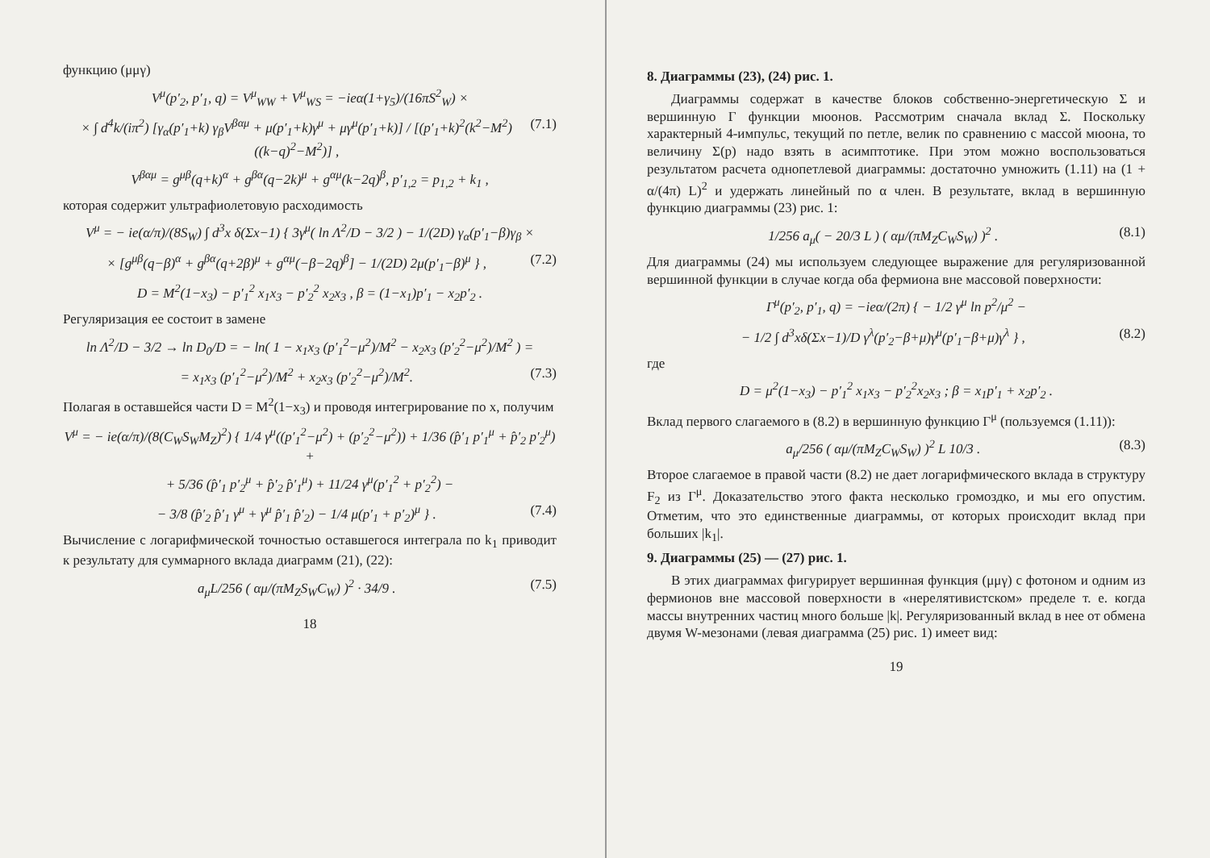функцию (μμγ)
V<sup>μ</sup>(p′<sub>2</sub>, p′<sub>1</sub>, q) = V<sup>μ</sup><sub>WW</sub> + V<sup>μ</sup><sub>WS</sub> = −ieα(1+γ<sub>5</sub>)/(16πS<sup>2</sup><sub>W</sub>) ×
× ∫ d<sup>4</sup>k/(iπ<sup>2</sup>) [γ<sub>α</sub>(p′<sub>1</sub>+k) γ<sub>β</sub>V<sup>βαμ</sup> + μ(p′<sub>1</sub>+k)γ<sup>μ</sup> + μγ<sup>μ</sup>(p′<sub>1</sub>+k)] / [(p′<sub>1</sub>+k)<sup>2</sup>(k<sup>2</sup>−M<sup>2</sup>)((k−q)<sup>2</sup>−M<sup>2</sup>)] , (7.1)
V<sup>βαμ</sup> = g<sup>μβ</sup>(q+k)<sup>α</sup> + g<sup>βα</sup>(q−2k)<sup>μ</sup> + g<sup>αμ</sup>(k−2q)<sup>β</sup>, p′<sub>1,2</sub> = p<sub>1,2</sub> + k<sub>1</sub> ,
которая содержит ультрафиолетовую расходимость
V<sup>μ</sup> = − ie(α/π)/(8S<sub>W</sub>) ∫ d<sup>3</sup>x δ(Σx−1) { 3γ<sup>μ</sup>( ln Λ<sup>2</sup>/D − 3/2 ) − 1/(2D) γ<sub>α</sub>(p′<sub>1</sub>−β)γ<sub>β</sub> ×
× [g<sup>μβ</sup>(q−β)<sup>α</sup> + g<sup>βα</sup>(q+2β)<sup>μ</sup> + g<sup>αμ</sup>(−β−2q)<sup>β</sup>] − 1/(2D) 2μ(p′<sub>1</sub>−β)<sup>μ</sup> } , (7.2)
D = M<sup>2</sup>(1−x<sub>3</sub>) − p′<sub>1</sub><sup>2</sup> x<sub>1</sub>x<sub>3</sub> − p′<sub>2</sub><sup>2</sup> x<sub>2</sub>x<sub>3</sub> , β = (1−x<sub>1</sub>)p′<sub>1</sub> − x<sub>2</sub>p′<sub>2</sub> .
Регуляризация ее состоит в замене
ln Λ<sup>2</sup>/D − 3/2 → ln D<sub>0</sub>/D = − ln( 1 − x<sub>1</sub>x<sub>3</sub> (p′<sub>1</sub><sup>2</sup>−μ<sup>2</sup>)/M<sup>2</sup> − x<sub>2</sub>x<sub>3</sub> (p′<sub>2</sub><sup>2</sup>−μ<sup>2</sup>)/M<sup>2</sup> ) =
= x<sub>1</sub>x<sub>3</sub> (p′<sub>1</sub><sup>2</sup>−μ<sup>2</sup>)/M<sup>2</sup> + x<sub>2</sub>x<sub>3</sub> (p′<sub>2</sub><sup>2</sup>−μ<sup>2</sup>)/M<sup>2</sup>. (7.3)
Полагая в оставшейся части D = M<sup>2</sup>(1−x<sub>3</sub>) и проводя интегрирование по x, получим
V<sup>μ</sup> = − ie(α/π)/(8(C<sub>W</sub>S<sub>W</sub>M<sub>Z</sub>)<sup>2</sup>) { 1/4 γ<sup>μ</sup>((p′<sub>1</sub><sup>2</sup>−μ<sup>2</sup>) + (p′<sub>2</sub><sup>2</sup>−μ<sup>2</sup>)) + 1/36 (p̂′<sub>1</sub> p′<sub>1</sub><sup>μ</sup> + p̂′<sub>2</sub> p′<sub>2</sub><sup>μ</sup>) +
+ 5/36 (p̂′<sub>1</sub> p′<sub>2</sub><sup>μ</sup> + p̂′<sub>2</sub> p̂′<sub>1</sub><sup>μ</sup>) + 11/24 γ<sup>μ</sup>(p′<sub>1</sub><sup>2</sup> + p′<sub>2</sub><sup>2</sup>) −
− 3/8 (p̂′<sub>2</sub> p̂′<sub>1</sub> γ<sup>μ</sup> + γ<sup>μ</sup> p̂′<sub>1</sub> p̂′<sub>2</sub>) − 1/4 μ(p′<sub>1</sub> + p′<sub>2</sub>)<sup>μ</sup> } . (7.4)
Вычисление с логарифмической точностью оставшегося интеграла по k<sub>1</sub> приводит к результату для суммарного вклада диаграмм (21), (22):
a<sub>μ</sub>L/256 ( αμ/(πM<sub>Z</sub>S<sub>W</sub>C<sub>W</sub>) )<sup>2</sup> · 34/9 . (7.5)
18
8. Диаграммы (23), (24) рис. 1.
Диаграммы содержат в качестве блоков собственно-энергетическую Σ и вершинную Γ функции мюонов. Рассмотрим сначала вклад Σ. Поскольку характерный 4-импульс, текущий по петле, велик по сравнению с массой мюона, то величину Σ(p) надо взять в асимптотике. При этом можно воспользоваться результатом расчета однопетлевой диаграммы: достаточно умножить (1.11) на (1 + α/(4π) L)<sup>2</sup> и удержать линейный по α член. В результате, вклад в вершинную функцию диаграммы (23) рис. 1:
1/256 a<sub>μ</sub>( − 20/3 L ) ( αμ/(πM<sub>Z</sub>C<sub>W</sub>S<sub>W</sub>) )<sup>2</sup> . (8.1)
Для диаграммы (24) мы используем следующее выражение для регуляризованной вершинной функции в случае когда оба фермиона вне массовой поверхности:
Γ<sup>μ</sup>(p′<sub>2</sub>, p′<sub>1</sub>, q) = −ieα/(2π) { − 1/2 γ<sup>μ</sup> ln p<sup>2</sup>/μ<sup>2</sup> −
− 1/2 ∫ d<sup>3</sup>xδ(Σx−1)/D γ<sup>λ</sup>(p′<sub>2</sub>−β+μ)γ<sup>μ</sup>(p′<sub>1</sub>−β+μ)γ<sup>λ</sup> } , (8.2)
где
D = μ<sup>2</sup>(1−x<sub>3</sub>) − p′<sub>1</sub><sup>2</sup> x<sub>1</sub>x<sub>3</sub> − p′<sub>2</sub><sup>2</sup>x<sub>2</sub>x<sub>3</sub> ; β = x<sub>1</sub>p′<sub>1</sub> + x<sub>2</sub>p′<sub>2</sub> .
Вклад первого слагаемого в (8.2) в вершинную функцию Γ<sup>μ</sup> (пользуемся (1.11)):
a<sub>μ</sub>/256 ( αμ/(πM<sub>Z</sub>C<sub>W</sub>S<sub>W</sub>) )<sup>2</sup> L 10/3 . (8.3)
Второе слагаемое в правой части (8.2) не дает логарифмического вклада в структуру F<sub>2</sub> из Γ<sup>μ</sup>. Доказательство этого факта несколько громоздко, и мы его опустим. Отметим, что это единственные диаграммы, от которых происходит вклад при больших |k<sub>1</sub>|.
9. Диаграммы (25) — (27) рис. 1.
В этих диаграммах фигурирует вершинная функция (μμγ) с фотоном и одним из фермионов вне массовой поверхности в «нерелятивистском» пределе т. е. когда массы внутренних частиц много больше |k|. Регуляризованный вклад в нее от обмена двумя W-мезонами (левая диаграмма (25) рис. 1) имеет вид:
19